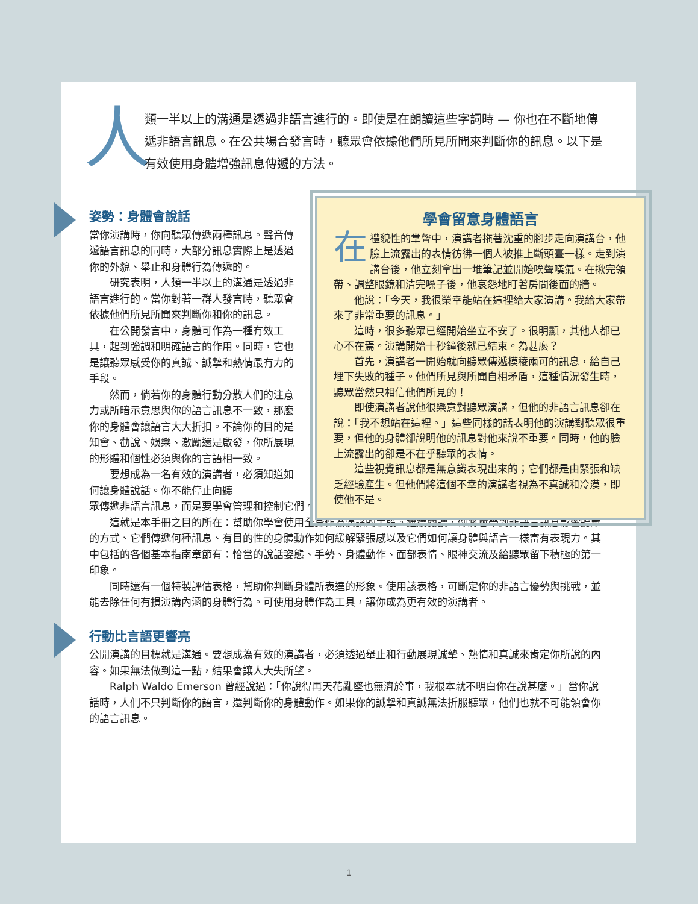人
類一半以上的溝通是透過非語言進行的。即使是在朗讀這些字詞時 — 你也在不斷地傳遞非語言訊息。在公共場合發言時，聽眾會依據他們所見所聞來判斷你的訊息。以下是有效使用身體增強訊息傳遞的方法。
姿勢：身體會說話
當你演講時，你向聽眾傳遞兩種訊息。聲音傳遞語言訊息的同時，大部分訊息實際上是透過你的外貌、舉止和身體行為傳遞的。
研究表明，人類一半以上的溝通是透過非語言進行的。當你對著一群人發言時，聽眾會依據他們所見所聞來判斷你和你的訊息。
在公開發言中，身體可作為一種有效工具，起到強調和明確語言的作用。同時，它也是讓聽眾感受你的真誠、誠摯和熱情最有力的手段。
然而，倘若你的身體行動分散人們的注意力或所暗示意思與你的語言訊息不一致，那麼你的身體會讓語言大大折扣。不論你的目的是知會、勸說、娛樂、激勵還是啟發，你所展現的形體和個性必須與你的言語相一致。
要想成為一名有效的演講者，必須知道如何讓身體說話。你不能停止向聽
眾傳遞非語言訊息，而是要學會管理和控制它們。
這就是本手冊之目的所在：幫助你學會使用全身作為演講的手段。繼續閱讀，你將會學到非語言訊息影響聽眾的方式、它們傳遞何種訊息、有目的性的身體動作如何緩解緊張感以及它們如何讓身體與語言一樣富有表現力。其中包括的各個基本指南章節有：恰當的說話姿態、手勢、身體動作、面部表情、眼神交流及給聽眾留下積極的第一印象。
同時還有一個特製評估表格，幫助你判斷身體所表達的形象。使用該表格，可斷定你的非語言優勢與挑戰，並能去除任何有損演講內涵的身體行為。可使用身體作為工具，讓你成為更有效的演講者。
行動比言語更響亮
公開演講的目標就是溝通。要想成為有效的演講者，必須透過舉止和行動展現誠摯、熱情和真誠來肯定你所說的內容。如果無法做到這一點，結果會讓人大失所望。
Ralph Waldo Emerson 曾經說過：「你說得再天花亂墜也無濟於事，我根本就不明白你在說甚麼。」當你說話時，人們不只判斷你的語言，還判斷你的身體動作。如果你的誠摯和真誠無法折服聽眾，他們也就不可能領會你的語言訊息。
學會留意身體語言
在禮貌性的掌聲中，演講者拖著沈重的腳步走向演講台，他臉上流露出的表情彷彿一個人被推上斷頭臺一樣。走到演講台後，他立刻拿出一堆筆記並開始唉聲嘆氣。在揪完領帶、調整眼鏡和清完嗓子後，他哀怨地盯著房間後面的牆。
他說：「今天，我很榮幸能站在這裡給大家演講。我給大家帶來了非常重要的訊息。」
這時，很多聽眾已經開始坐立不安了。很明顯，其他人都已心不在焉。演講開始十秒鐘後就已結束。為甚麼？
首先，演講者一開始就向聽眾傳遞模稜兩可的訊息，給自己埋下失敗的種子。他們所見與所聞自相矛盾，這種情況發生時，聽眾當然只相信他們所見的！
即使演講者說他很樂意對聽眾演講，但他的非語言訊息卻在說：「我不想站在這裡。」這些同樣的話表明他的演講對聽眾很重要，但他的身體卻說明他的訊息對他來說不重要。同時，他的臉上流露出的卻是不在乎聽眾的表情。
這些視覺訊息都是無意識表現出來的；它們都是由緊張和缺乏經驗產生。但他們將這個不幸的演講者視為不真誠和冷漠，即使他不是。
1